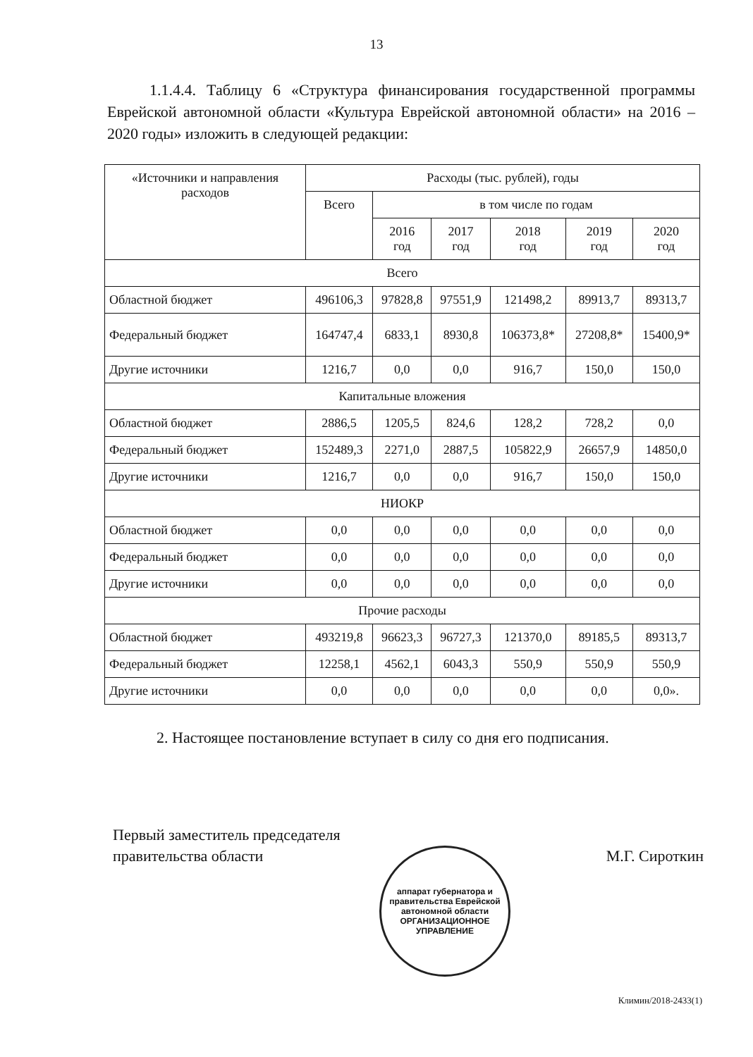13
1.1.4.4. Таблицу 6 «Структура финансирования государственной программы Еврейской автономной области «Культура Еврейской автономной области» на 2016 – 2020 годы» изложить в следующей редакции:
| «Источники и направления расходов | Расходы (тыс. рублей), годы | | | | | |
| --- | --- | --- | --- | --- | --- | --- |
| | Всего | в том числе по годам | | | | |
| | | 2016 год | 2017 год | 2018 год | 2019 год | 2020 год |
| Всего | | | | | | |
| Областной бюджет | 496106,3 | 97828,8 | 97551,9 | 121498,2 | 89913,7 | 89313,7 |
| Федеральный бюджет | 164747,4 | 6833,1 | 8930,8 | 106373,8* | 27208,8* | 15400,9* |
| Другие источники | 1216,7 | 0,0 | 0,0 | 916,7 | 150,0 | 150,0 |
| Капитальные вложения | | | | | | |
| Областной бюджет | 2886,5 | 1205,5 | 824,6 | 128,2 | 728,2 | 0,0 |
| Федеральный бюджет | 152489,3 | 2271,0 | 2887,5 | 105822,9 | 26657,9 | 14850,0 |
| Другие источники | 1216,7 | 0,0 | 0,0 | 916,7 | 150,0 | 150,0 |
| НИОКР | | | | | | |
| Областной бюджет | 0,0 | 0,0 | 0,0 | 0,0 | 0,0 | 0,0 |
| Федеральный бюджет | 0,0 | 0,0 | 0,0 | 0,0 | 0,0 | 0,0 |
| Другие источники | 0,0 | 0,0 | 0,0 | 0,0 | 0,0 | 0,0 |
| Прочие расходы | | | | | | |
| Областной бюджет | 493219,8 | 96623,3 | 96727,3 | 121370,0 | 89185,5 | 89313,7 |
| Федеральный бюджет | 12258,1 | 4562,1 | 6043,3 | 550,9 | 550,9 | 550,9 |
| Другие источники | 0,0 | 0,0 | 0,0 | 0,0 | 0,0 | 0,0». |
2. Настоящее постановление вступает в силу со дня его подписания.
Первый заместитель председателя
правительства области
М.Г. Сироткин
аппарат губернатора и правительства Еврейской автономной области
ОРГАНИЗАЦИОННОЕ
УПРАВЛЕНИЕ
Климин/2018-2433(1)